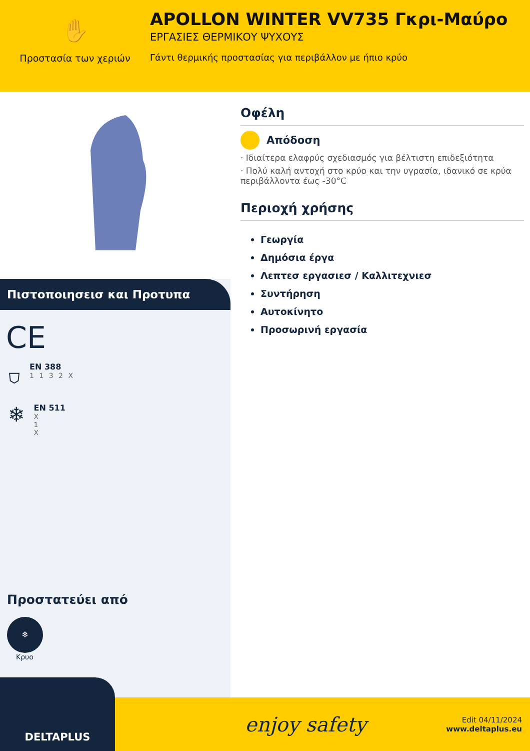✋
Προστασία των χεριών
APOLLON WINTER VV735 Γκρι-Μαύρο
ΕΡΓΑΣΙΕΣ ΘΕΡΜΙΚΟΥ ΨΥΧΟΥΣ
Γάντι θερμικής προστασίας για περιβάλλον με ήπιο κρύο
Πιστοποιησεισ και Προτυπα
CE
⛉
EN 388
1 1 3 2 X
❄
EN 511
X
1
X
Προστατεύει από
❄
Κρυο
Οφέλη
Απόδοση
· Ιδιαίτερα ελαφρύς σχεδιασμός για βέλτιστη επιδεξιότητα
· Πολύ καλή αντοχή στο κρύο και την υγρασία, ιδανικό σε κρύα περιβάλλοντα έως -30°C
Περιοχή χρήσης
Γεωργία
Δημόσια έργα
Λεπτεσ εργασιεσ / Καλλιτεχνιεσ
Συντήρηση
Αυτοκίνητο
Προσωρινή εργασία
DELTAPLUS
enjoy safety
Edit 04/11/2024
www.deltaplus.eu